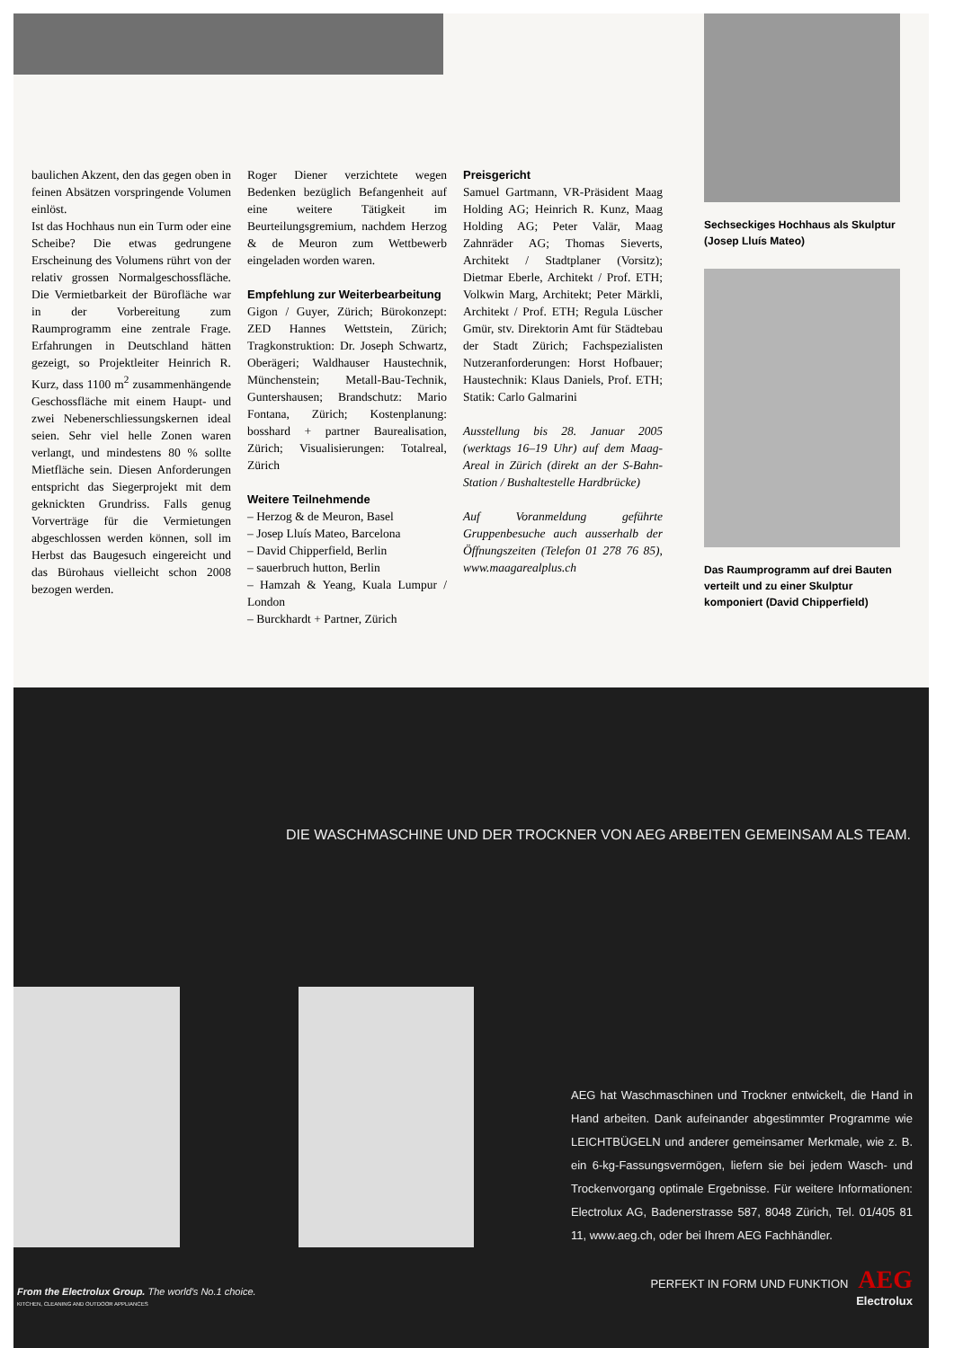baulichen Akzent, den das gegen oben in feinen Absätzen vorspringende Volumen einlöst.
Ist das Hochhaus nun ein Turm oder eine Scheibe? Die etwas gedrungene Erscheinung des Volumens rührt von der relativ grossen Normalgeschossfläche. Die Vermietbarkeit der Bürofläche war in der Vorbereitung zum Raumprogramm eine zentrale Frage. Erfahrungen in Deutschland hätten gezeigt, so Projektleiter Heinrich R. Kurz, dass 1100 m<sup>2</sup> zusammenhängende Geschossfläche mit einem Haupt- und zwei Nebenerschliessungskernen ideal seien. Sehr viel helle Zonen waren verlangt, und mindestens 80 % sollte Mietfläche sein. Diesen Anforderungen entspricht das Siegerprojekt mit dem geknickten Grundriss. Falls genug Vorverträge für die Vermietungen abgeschlossen werden können, soll im Herbst das Baugesuch eingereicht und das Bürohaus vielleicht schon 2008 bezogen werden.
Roger Diener verzichtete wegen Bedenken bezüglich Befangenheit auf eine weitere Tätigkeit im Beurteilungsgremium, nachdem Herzog & de Meuron zum Wettbewerb eingeladen worden waren.
Empfehlung zur Weiterbearbeitung
Gigon / Guyer, Zürich; Bürokonzept: ZED Hannes Wettstein, Zürich; Tragkonstruktion: Dr. Joseph Schwartz, Oberägeri; Waldhauser Haustechnik, Münchenstein; Metall-Bau-Technik, Guntershausen; Brandschutz: Mario Fontana, Zürich; Kostenplanung: bosshard + partner Baurealisation, Zürich; Visualisierungen: Totalreal, Zürich
Weitere Teilnehmende
– Herzog & de Meuron, Basel
– Josep Lluís Mateo, Barcelona
– David Chipperfield, Berlin
– sauerbruch hutton, Berlin
– Hamzah & Yeang, Kuala Lumpur / London
– Burckhardt + Partner, Zürich
Preisgericht
Samuel Gartmann, VR-Präsident Maag Holding AG; Heinrich R. Kunz, Maag Holding AG; Peter Valär, Maag Zahnräder AG; Thomas Sieverts, Architekt / Stadtplaner (Vorsitz); Dietmar Eberle, Architekt / Prof. ETH; Volkwin Marg, Architekt; Peter Märkli, Architekt / Prof. ETH; Regula Lüscher Gmür, stv. Direktorin Amt für Städtebau der Stadt Zürich; Fachspezialisten Nutzeranforderungen: Horst Hofbauer; Haustechnik: Klaus Daniels, Prof. ETH; Statik: Carlo Galmarini
Ausstellung bis 28. Januar 2005 (werktags 16–19 Uhr) auf dem Maag-Areal in Zürich (direkt an der S-Bahn-Station / Bushaltestelle Hardbrücke)
Auf Voranmeldung geführte Gruppenbesuche auch ausserhalb der Öffnungszeiten (Telefon 01 278 76 85), www.maagarealplus.ch
Sechseckiges Hochhaus als Skulptur (Josep Lluís Mateo)
Das Raumprogramm auf drei Bauten verteilt und zu einer Skulptur komponiert (David Chipperfield)
DIE WASCHMASCHINE UND DER TROCKNER VON AEG ARBEITEN GEMEINSAM ALS TEAM.
AEG hat Waschmaschinen und Trockner entwickelt, die Hand in Hand arbeiten. Dank aufeinander abgestimmter Programme wie LEICHTBÜGELN und anderer gemeinsamer Merkmale, wie z. B. ein 6-kg-Fassungsvermögen, liefern sie bei jedem Wasch- und Trockenvorgang optimale Ergebnisse. Für weitere Informationen: Electrolux AG, Badenerstrasse 587, 8048 Zürich, Tel. 01/405 81 11, www.aeg.ch, oder bei Ihrem AEG Fachhändler.
From the Electrolux Group. The world's No.1 choice.
KITCHEN, CLEANING AND OUTDOOR APPLIANCES
PERFEKT IN FORM UND FUNKTION AEG
Electrolux